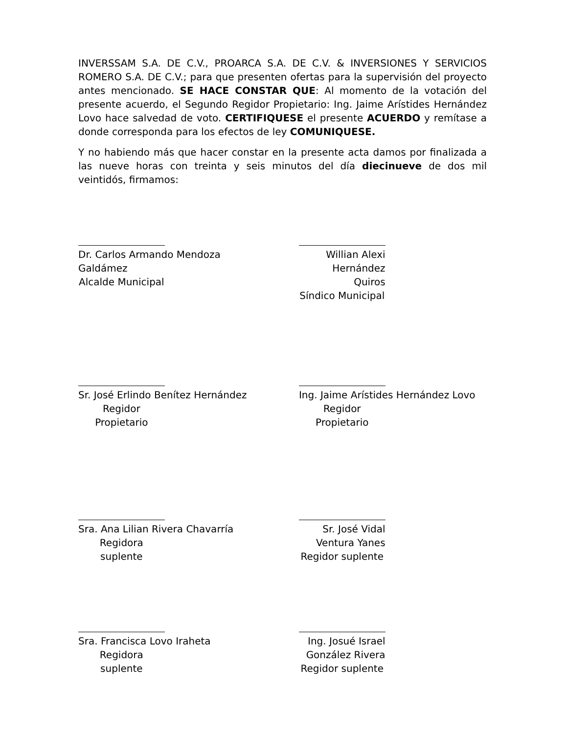INVERSSAM S.A. DE C.V., PROARCA S.A. DE C.V. & INVERSIONES Y SERVICIOS ROMERO S.A. DE C.V.; para que presenten ofertas para la supervisión del proyecto antes mencionado. SE HACE CONSTAR QUE: Al momento de la votación del presente acuerdo, el Segundo Regidor Propietario: Ing. Jaime Arístides Hernández Lovo hace salvedad de voto. CERTIFIQUESE el presente ACUERDO y remítase a donde corresponda para los efectos de ley COMUNIQUESE.
Y no habiendo más que hacer constar en la presente acta damos por finalizada a las nueve horas con treinta y seis minutos del día diecinueve de dos mil veintidós, firmamos:
Dr. Carlos Armando Mendoza Galdámez
Alcalde Municipal
Willian Alexi Hernández Quiros
Síndico Municipal
Sr. José Erlindo Benítez Hernández
Regidor Propietario
Ing. Jaime Arístides Hernández Lovo
Regidor Propietario
Sra. Ana Lilian Rivera Chavarría
Regidora suplente
Sr. José Vidal Ventura Yanes
Regidor suplente
Sra. Francisca Lovo Iraheta
Regidora suplente
Ing. Josué Israel González Rivera
Regidor suplente